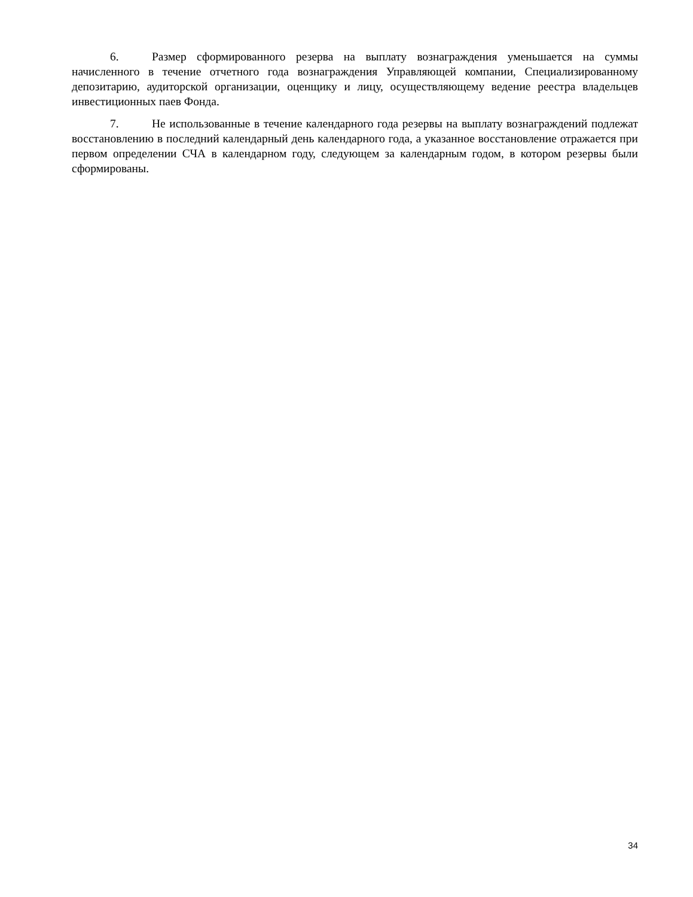6. Размер сформированного резерва на выплату вознаграждения уменьшается на суммы начисленного в течение отчетного года вознаграждения Управляющей компании, Специализированному депозитарию, аудиторской организации, оценщику и лицу, осуществляющему ведение реестра владельцев инвестиционных паев Фонда.
7. Не использованные в течение календарного года резервы на выплату вознаграждений подлежат восстановлению в последний календарный день календарного года, а указанное восстановление отражается при первом определении СЧА в календарном году, следующем за календарным годом, в котором резервы были сформированы.
34